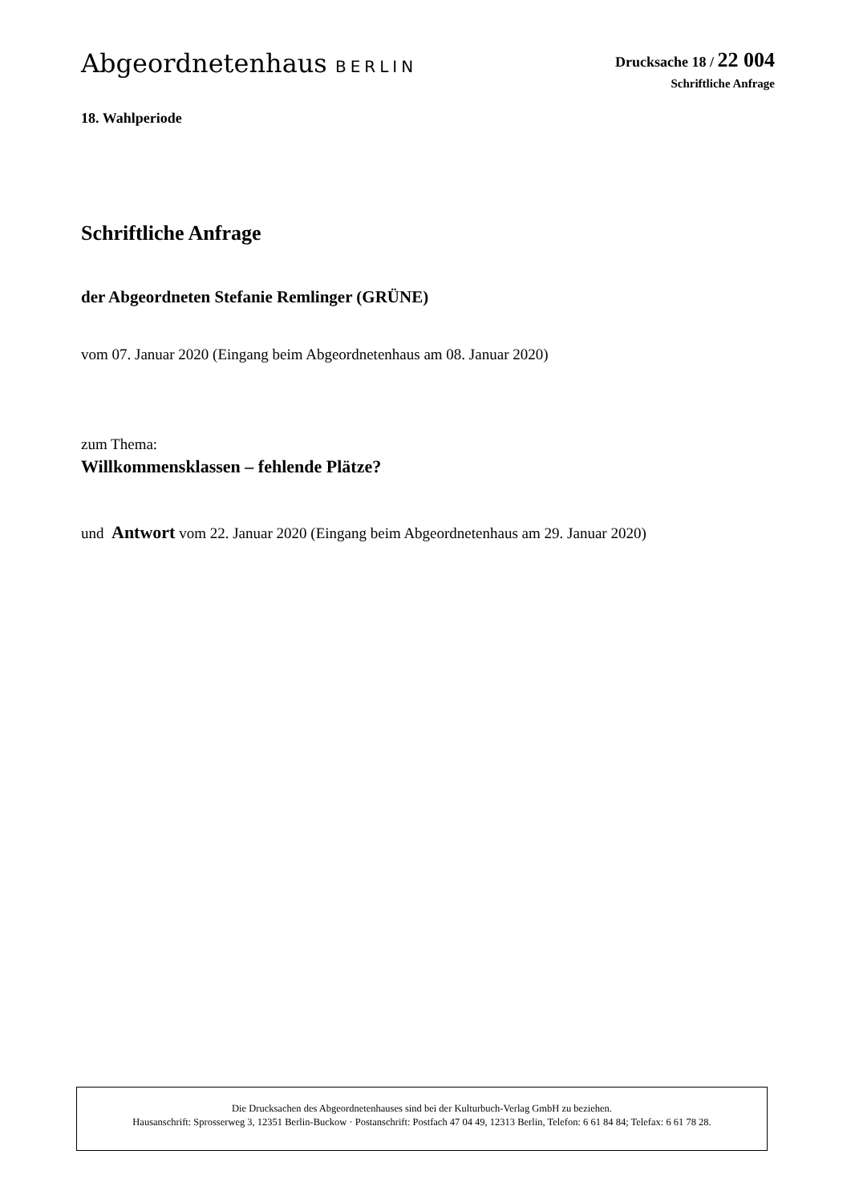Abgeordnetenhaus BERLIN Drucksache 18 / 22 004
Schriftliche Anfrage
18. Wahlperiode
Schriftliche Anfrage
der Abgeordneten Stefanie Remlinger (GRÜNE)
vom 07. Januar 2020 (Eingang beim Abgeordnetenhaus am 08. Januar 2020)
zum Thema:
Willkommensklassen – fehlende Plätze?
und Antwort vom 22. Januar 2020 (Eingang beim Abgeordnetenhaus am 29. Januar 2020)
Die Drucksachen des Abgeordnetenhauses sind bei der Kulturbuch-Verlag GmbH zu beziehen.
Hausanschrift: Sprosserweg 3, 12351 Berlin-Buckow · Postanschrift: Postfach 47 04 49, 12313 Berlin, Telefon: 6 61 84 84; Telefax: 6 61 78 28.